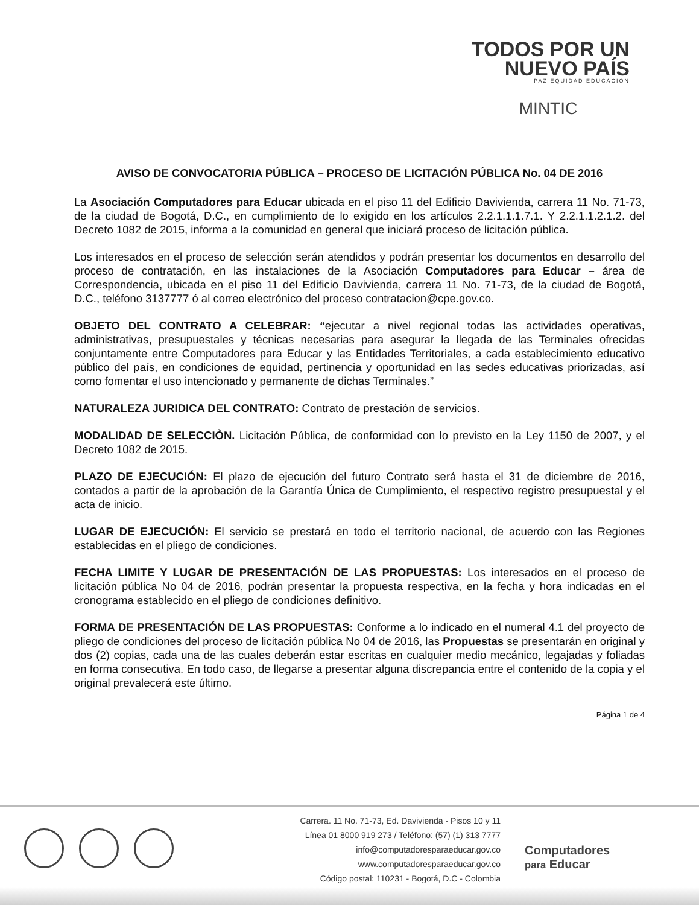TODOS POR UN
NUEVO PAÍS
PAZ EQUIDAD EDUCACIÓN
MINTIC
AVISO DE CONVOCATORIA PÚBLICA – PROCESO DE LICITACIÓN PÚBLICA No. 04 DE 2016
La Asociación Computadores para Educar ubicada en el piso 11 del Edificio Davivienda, carrera 11 No. 71-73, de la ciudad de Bogotá, D.C., en cumplimiento de lo exigido en los artículos 2.2.1.1.1.7.1. Y 2.2.1.1.2.1.2. del Decreto 1082 de 2015, informa a la comunidad en general que iniciará proceso de licitación pública.
Los interesados en el proceso de selección serán atendidos y podrán presentar los documentos en desarrollo del proceso de contratación, en las instalaciones de la Asociación Computadores para Educar – área de Correspondencia, ubicada en el piso 11 del Edificio Davivienda, carrera 11 No. 71-73, de la ciudad de Bogotá, D.C., teléfono 3137777 ó al correo electrónico del proceso contratacion@cpe.gov.co.
OBJETO DEL CONTRATO A CELEBRAR: “ejecutar a nivel regional todas las actividades operativas, administrativas, presupuestales y técnicas necesarias para asegurar la llegada de las Terminales ofrecidas conjuntamente entre Computadores para Educar y las Entidades Territoriales, a cada establecimiento educativo público del país, en condiciones de equidad, pertinencia y oportunidad en las sedes educativas priorizadas, así como fomentar el uso intencionado y permanente de dichas Terminales.”
NATURALEZA JURIDICA DEL CONTRATO: Contrato de prestación de servicios.
MODALIDAD DE SELECCIÒN. Licitación Pública, de conformidad con lo previsto en la Ley 1150 de 2007, y el Decreto 1082 de 2015.
PLAZO DE EJECUCIÓN: El plazo de ejecución del futuro Contrato será hasta el 31 de diciembre de 2016, contados a partir de la aprobación de la Garantía Única de Cumplimiento, el respectivo registro presupuestal y el acta de inicio.
LUGAR DE EJECUCIÓN: El servicio se prestará en todo el territorio nacional, de acuerdo con las Regiones establecidas en el pliego de condiciones.
FECHA LIMITE Y LUGAR DE PRESENTACIÓN DE LAS PROPUESTAS: Los interesados en el proceso de licitación pública No 04 de 2016, podrán presentar la propuesta respectiva, en la fecha y hora indicadas en el cronograma establecido en el pliego de condiciones definitivo.
FORMA DE PRESENTACIÓN DE LAS PROPUESTAS: Conforme a lo indicado en el numeral 4.1 del proyecto de pliego de condiciones del proceso de licitación pública No 04 de 2016, las Propuestas se presentarán en original y dos (2) copias, cada una de las cuales deberán estar escritas en cualquier medio mecánico, legajadas y foliadas en forma consecutiva. En todo caso, de llegarse a presentar alguna discrepancia entre el contenido de la copia y el original prevalecerá este último.
Página 1 de 4
Carrera. 11 No. 71-73, Ed. Davivienda - Pisos 10 y 11
Línea 01 8000 919 273 / Teléfono: (57) (1) 313 7777
info@computadoresparaeducar.gov.co
www.computadoresparaeducar.gov.co
Código postal: 110231 - Bogotá, D.C - Colombia
Computadores
para Educar